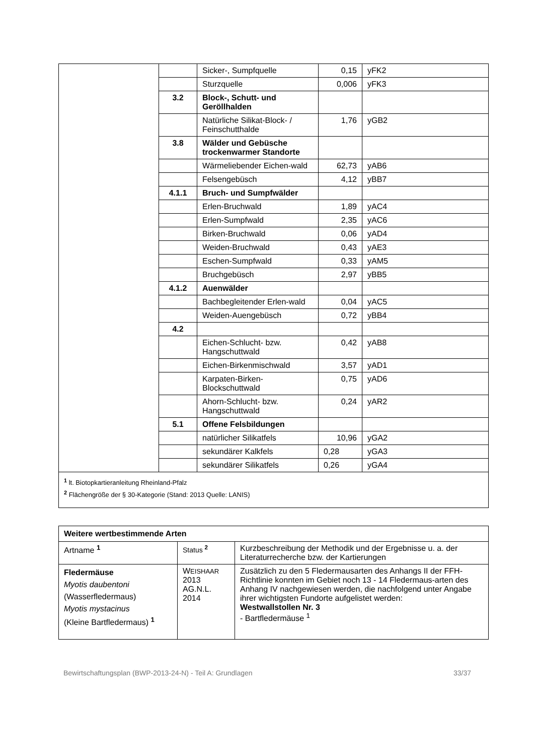| | | Sicker-, Sumpfquelle | 0,15 | yFK2 |
| | | Sturzquelle | 0,006 | yFK3 |
| | 3.2 | Block-, Schutt- und Geröllhalden | | |
| | | Natürliche Silikat-Block- / Feinschutthalde | 1,76 | yGB2 |
| | 3.8 | Wälder und Gebüsche trockenwarmer Standorte | | |
| | | Wärmeliebender Eichen-wald | 62,73 | yAB6 |
| | | Felsengebüsch | 4,12 | yBB7 |
| | 4.1.1 | Bruch- und Sumpfwälder | | |
| | | Erlen-Bruchwald | 1,89 | yAC4 |
| | | Erlen-Sumpfwald | 2,35 | yAC6 |
| | | Birken-Bruchwald | 0,06 | yAD4 |
| | | Weiden-Bruchwald | 0,43 | yAE3 |
| | | Eschen-Sumpfwald | 0,33 | yAM5 |
| | | Bruchgebüsch | 2,97 | yBB5 |
| | 4.1.2 | Auenwälder | | |
| | | Bachbegleitender Erlen-wald | 0,04 | yAC5 |
| | | Weiden-Auengebüsch | 0,72 | yBB4 |
| | 4.2 | | | |
| | | Eichen-Schlucht- bzw. Hangschuttwald | 0,42 | yAB8 |
| | | Eichen-Birkenmischwald | 3,57 | yAD1 |
| | | Karpaten-Birken-Blockschuttwald | 0,75 | yAD6 |
| | | Ahorn-Schlucht- bzw. Hangschuttwald | 0,24 | yAR2 |
| | 5.1 | Offene Felsbildungen | | |
| | | natürlicher Silikatfels | 10,96 | yGA2 |
| | | sekundärer Kalkfels | 0,28 | yGA3 |
| | | sekundärer Silikatfels | 0,26 | yGA4 |
| <sup>1</sup> lt. Biotopkartieranleitung Rheinland-Pfalz <sup>2</sup> Flächengröße der § 30-Kategorie (Stand: 2013 Quelle: LANIS) |
| Weitere wertbestimmende Arten | | |
| --- | --- | --- |
| Artname <sup>1</sup> | Status <sup>2</sup> | Kurzbeschreibung der Methodik und der Ergebnisse u. a. der Literaturrecherche bzw. der Kartierungen |
| Fledermäuse Myotis daubentoni (Wasserfledermaus) Myotis mystacinus (Kleine Bartfledermaus) <sup>1</sup> | W EISHAAR 2013 AG.N.L. 2014 | Zusätzlich zu den 5 Fledermausarten des Anhangs II der FFH-Richtlinie konnten im Gebiet noch 13 - 14 Fledermaus-arten des Anhang IV nachgewiesen werden, die nachfolgend unter Angabe ihrer wichtigsten Fundorte aufgelistet werden: Westwallstollen Nr. 3 - Bartfledermäuse <sup>1</sup> |
Bewirtschaftungsplan (BWP-2013-24-N) - Teil A: Grundlagen 33/37